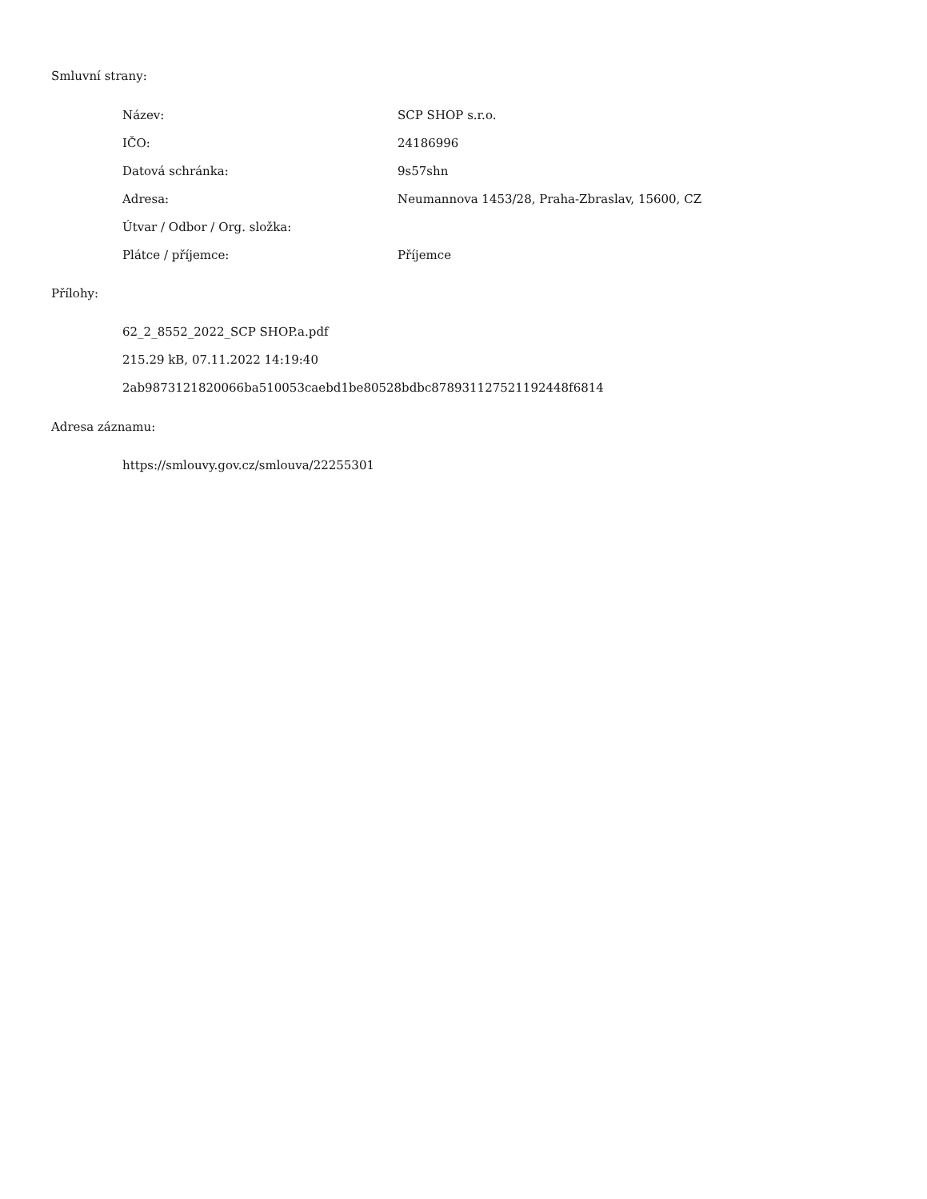Smluvní strany:
| Název: | SCP SHOP s.r.o. |
| IČO: | 24186996 |
| Datová schránka: | 9s57shn |
| Adresa: | Neumannova 1453/28, Praha-Zbraslav, 15600, CZ |
| Útvar / Odbor / Org. složka: | |
| Plátce / příjemce: | Příjemce |
Přílohy:
62_2_8552_2022_SCP SHOP.a.pdf
215.29 kB, 07.11.2022 14:19:40
2ab9873121820066ba510053caebd1be80528bdbc878931127521192448f6814
Adresa záznamu:
https://smlouvy.gov.cz/smlouva/22255301